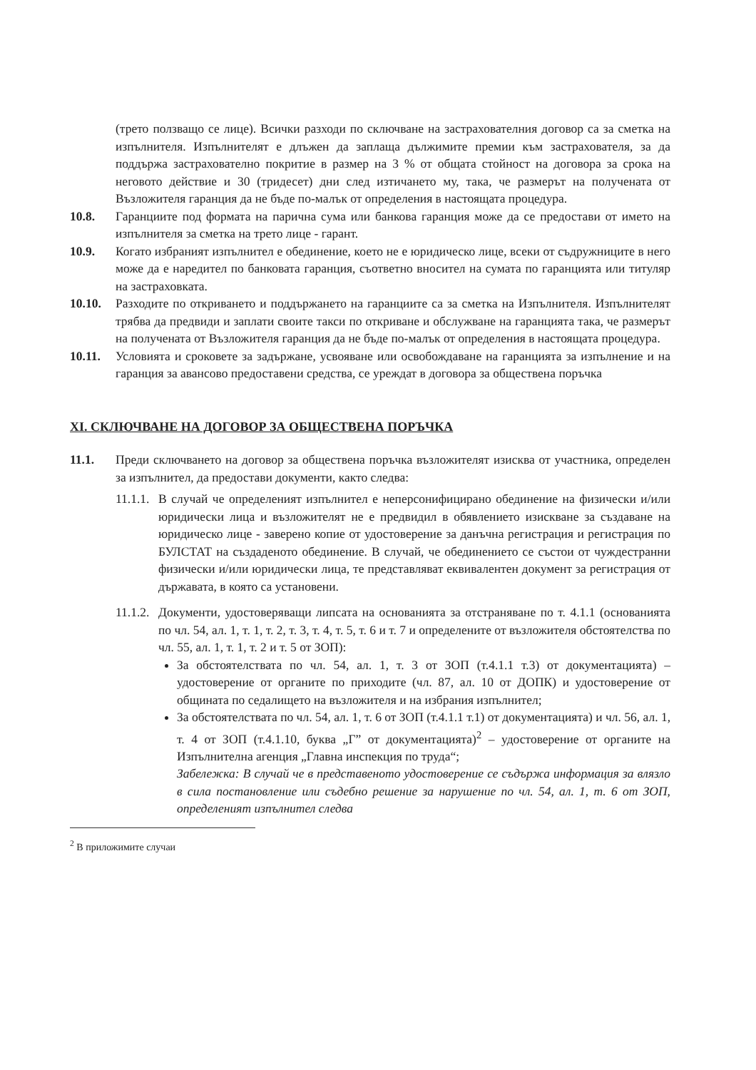(трето ползващо се лице). Всички разходи по сключване на застрахователния договор са за сметка на изпълнителя. Изпълнителят е длъжен да заплаща дължимите премии към застрахователя, за да поддържа застрахователно покритие в размер на 3 % от общата стойност на договора за срока на неговото действие и 30 (тридесет) дни след изтичането му, така, че размерът на получената от Възложителя гаранция да не бъде по-малък от определения в настоящата процедура.
10.8. Гаранциите под формата на парична сума или банкова гаранция може да се предостави от името на изпълнителя за сметка на трето лице - гарант.
10.9. Когато избраният изпълнител е обединение, което не е юридическо лице, всеки от съдружниците в него може да е наредител по банковата гаранция, съответно вносител на сумата по гаранцията или титуляр на застраховката.
10.10. Разходите по откриването и поддържането на гаранциите са за сметка на Изпълнителя. Изпълнителят трябва да предвиди и заплати своите такси по откриване и обслужване на гаранцията така, че размерът на получената от Възложителя гаранция да не бъде по-малък от определения в настоящата процедура.
10.11. Условията и сроковете за задържане, усвояване или освобождаване на гаранцията за изпълнение и на гаранция за авансово предоставени средства, се уреждат в договора за обществена поръчка
XI. СКЛЮЧВАНЕ НА ДОГОВОР ЗА ОБЩЕСТВЕНА ПОРЪЧКА
11.1. Преди сключването на договор за обществена поръчка възложителят изисква от участника, определен за изпълнител, да предостави документи, както следва:
11.1.1.
В случай че определеният изпълнител е неперсонифицирано обединение на физически и/или юридически лица и възложителят не е предвидил в обявлението изискване за създаване на юридическо лице - заверено копие от удостоверение за данъчна регистрация и регистрация по БУЛСТАТ на създаденото обединение. В случай, че обединението се състои от чуждестранни физически и/или юридически лица, те представляват еквивалентен документ за регистрация от държавата, в която са установени.
11.1.2.
Документи, удостоверяващи липсата на основанията за отстраняване по т. 4.1.1 (основанията по чл. 54, ал. 1, т. 1, т. 2, т. 3, т. 4, т. 5, т. 6 и т. 7 и определените от възложителя обстоятелства по чл. 55, ал. 1, т. 1, т. 2 и т. 5 от ЗОП):
За обстоятелствата по чл. 54, ал. 1, т. 3 от ЗОП (т.4.1.1 т.3) от документацията) – удостоверение от органите по приходите (чл. 87, ал. 10 от ДОПК) и удостоверение от общината по седалището на възложителя и на избрания изпълнител;
За обстоятелствата по чл. 54, ал. 1, т. 6 от ЗОП (т.4.1.1 т.1) от документацията) и чл. 56, ал. 1, т. 4 от ЗОП (т.4.1.10, буква „Г” от документацията)<sup>2</sup> – удостоверение от органите на Изпълнителна агенция „Главна инспекция по труда“;
Забележка: В случай че в представеното удостоверение се съдържа информация за влязло в сила постановление или съдебно решение за нарушение по чл. 54, ал. 1, т. 6 от ЗОП, определеният изпълнител следва
<sup>2</sup> В приложимите случаи